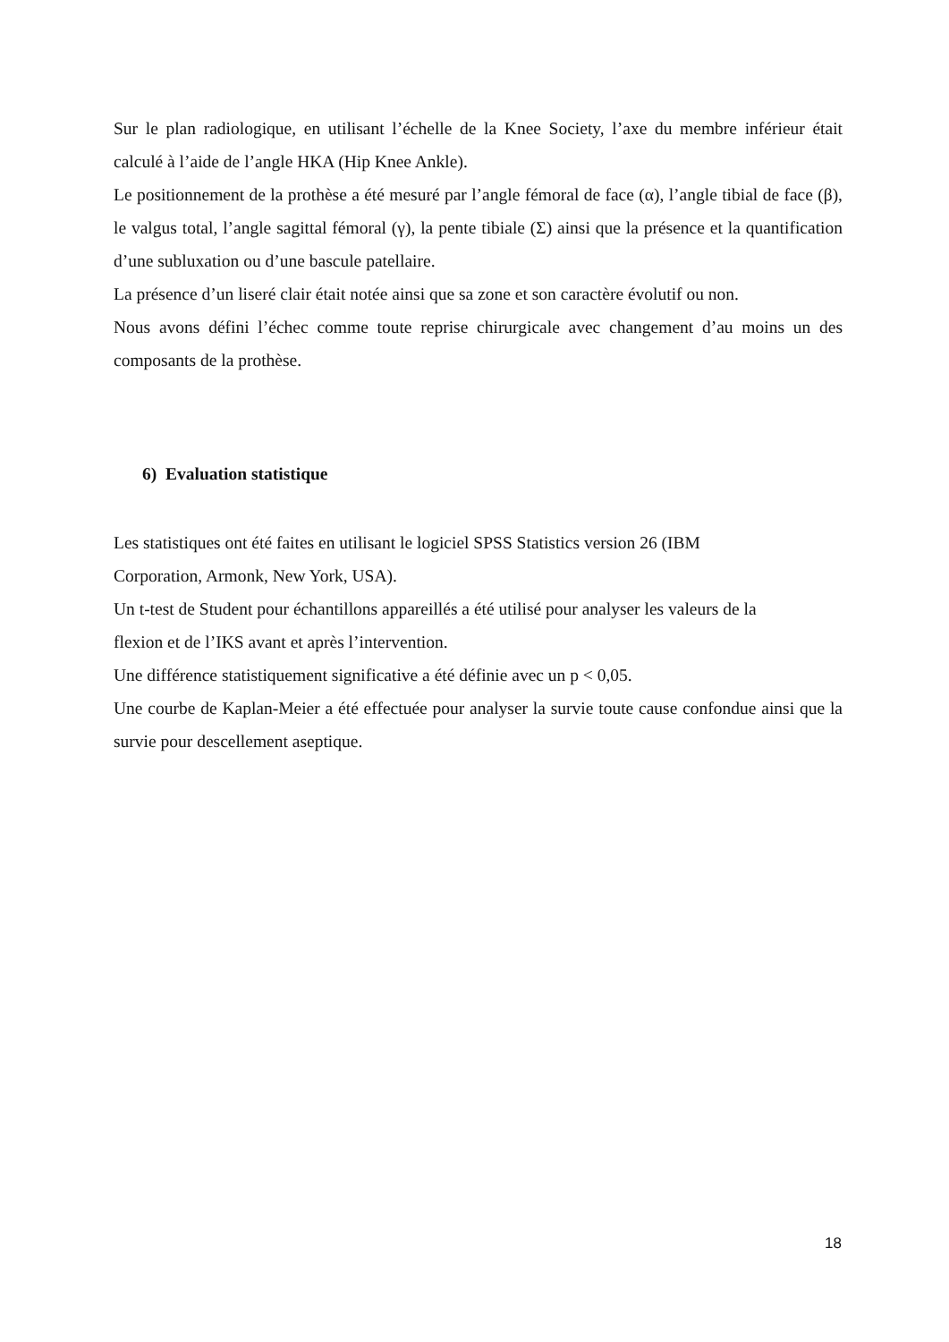Sur le plan radiologique, en utilisant l’échelle de la Knee Society, l’axe du membre inférieur était calculé à l’aide de l’angle HKA (Hip Knee Ankle).
Le positionnement de la prothèse a été mesuré par l’angle fémoral de face (α), l’angle tibial de face (β), le valgus total, l’angle sagittal fémoral (γ), la pente tibiale (Σ) ainsi que la présence et la quantification d’une subluxation ou d’une bascule patellaire.
La présence d’un liseré clair était notée ainsi que sa zone et son caractère évolutif ou non.
Nous avons défini l’échec comme toute reprise chirurgicale avec changement d’au moins un des composants de la prothèse.
6) Evaluation statistique
Les statistiques ont été faites en utilisant le logiciel SPSS Statistics version 26 (IBM
Corporation, Armonk, New York, USA).
Un t-test de Student pour échantillons appareillés a été utilisé pour analyser les valeurs de la
flexion et de l’IKS avant et après l’intervention.
Une différence statistiquement significative a été définie avec un p < 0,05.
Une courbe de Kaplan-Meier a été effectuée pour analyser la survie toute cause confondue ainsi que la survie pour descellement aseptique.
18